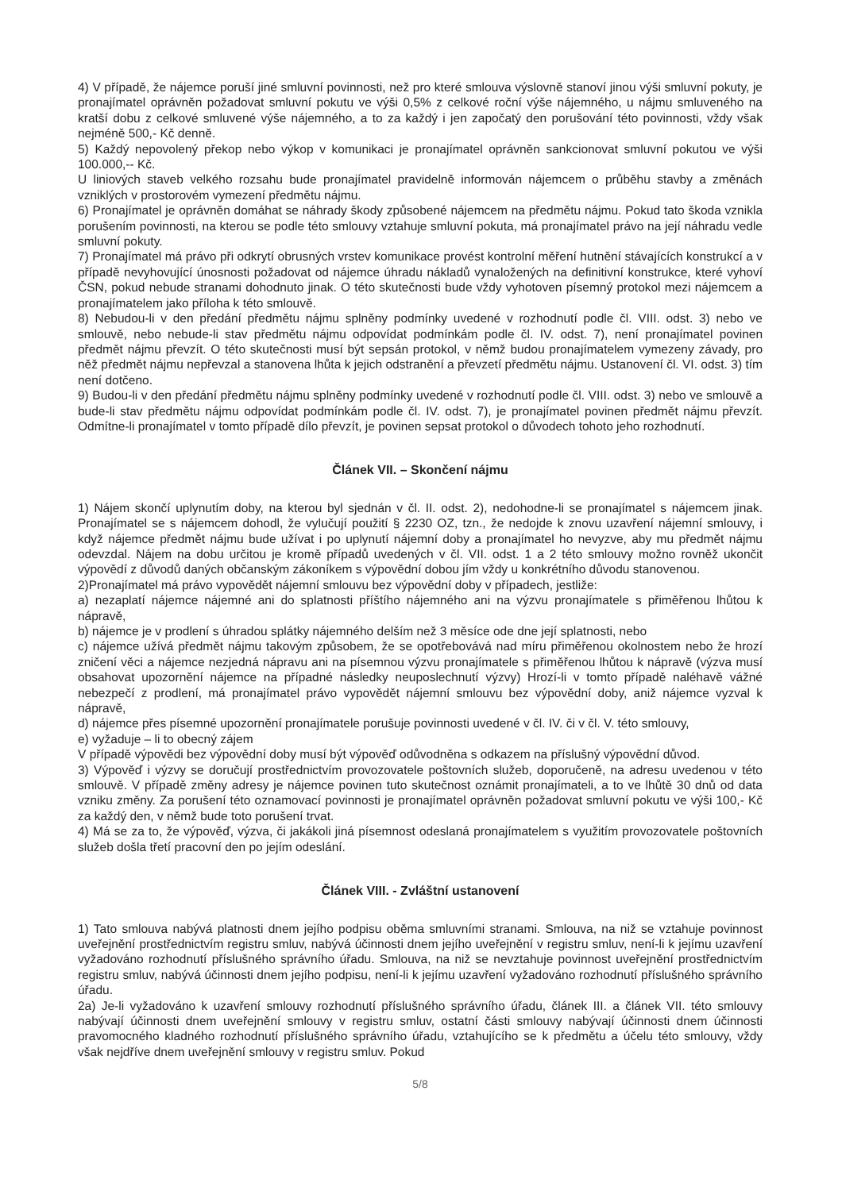4) V případě, že nájemce poruší jiné smluvní povinnosti, než pro které smlouva výslovně stanoví jinou výši smluvní pokuty, je pronajímatel oprávněn požadovat smluvní pokutu ve výši 0,5% z celkové roční výše nájemného, u nájmu smluveného na kratší dobu z celkové smluvené výše nájemného, a to za každý i jen započatý den porušování této povinnosti, vždy však nejméně 500,- Kč denně.
5) Každý nepovolený překop nebo výkop v komunikaci je pronajímatel oprávněn sankcionovat smluvní pokutou ve výši 100.000,-- Kč.
U liniových staveb velkého rozsahu bude pronajímatel pravidelně informován nájemcem o průběhu stavby a změnách vzniklých v prostorovém vymezení předmětu nájmu.
6) Pronajímatel je oprávněn domáhat se náhrady škody způsobené nájemcem na předmětu nájmu. Pokud tato škoda vznikla porušením povinnosti, na kterou se podle této smlouvy vztahuje smluvní pokuta, má pronajímatel právo na její náhradu vedle smluvní pokuty.
7) Pronajímatel má právo při odkrytí obrusných vrstev komunikace provést kontrolní měření hutnění stávajících konstrukcí a v případě nevyhovující únosnosti požadovat od nájemce úhradu nákladů vynaložených na definitivní konstrukce, které vyhoví ČSN, pokud nebude stranami dohodnuto jinak. O této skutečnosti bude vždy vyhotoven písemný protokol mezi nájemcem a pronajímatelem jako příloha k této smlouvě.
8) Nebudou-li v den předání předmětu nájmu splněny podmínky uvedené v rozhodnutí podle čl. VIII. odst. 3) nebo ve smlouvě, nebo nebude-li stav předmětu nájmu odpovídat podmínkám podle čl. IV. odst. 7), není pronajímatel povinen předmět nájmu převzít. O této skutečnosti musí být sepsán protokol, v němž budou pronajímatelem vymezeny závady, pro něž předmět nájmu nepřevzal a stanovena lhůta k jejich odstranění a převzetí předmětu nájmu. Ustanovení čl. VI. odst. 3) tím není dotčeno.
9) Budou-li v den předání předmětu nájmu splněny podmínky uvedené v rozhodnutí podle čl. VIII. odst. 3) nebo ve smlouvě a bude-li stav předmětu nájmu odpovídat podmínkám podle čl. IV. odst. 7), je pronajímatel povinen předmět nájmu převzít. Odmítne-li pronajímatel v tomto případě dílo převzít, je povinen sepsat protokol o důvodech tohoto jeho rozhodnutí.
Článek VII. – Skončení nájmu
1) Nájem skončí uplynutím doby, na kterou byl sjednán v čl. II. odst. 2), nedohodne-li se pronajímatel s nájemcem jinak. Pronajímatel se s nájemcem dohodl, že vylučují použití § 2230 OZ, tzn., že nedojde k znovu uzavření nájemní smlouvy, i když nájemce předmět nájmu bude užívat i po uplynutí nájemní doby a pronajímatel ho nevyzve, aby mu předmět nájmu odevzdal. Nájem na dobu určitou je kromě případů uvedených v čl. VII. odst. 1 a 2 této smlouvy možno rovněž ukončit výpovědí z důvodů daných občanským zákoníkem s výpovědní dobou jím vždy u konkrétního důvodu stanovenou.
2)Pronajímatel má právo vypovědět nájemní smlouvu bez výpovědní doby v případech, jestliže:
a) nezaplatí nájemce nájemné ani do splatnosti příštího nájemného ani na výzvu pronajímatele s přiměřenou lhůtou k nápravě,
b) nájemce je v prodlení s úhradou splátky nájemného delším než 3 měsíce ode dne její splatnosti, nebo
c) nájemce užívá předmět nájmu takovým způsobem, že se opotřebovává nad míru přiměřenou okolnostem nebo že hrozí zničení věci a nájemce nezjedná nápravu ani na písemnou výzvu pronajímatele s přiměřenou lhůtou k nápravě (výzva musí obsahovat upozornění nájemce na případné následky neuposlechnutí výzvy) Hrozí-li v tomto případě naléhavě vážné nebezpečí z prodlení, má pronajímatel právo vypovědět nájemní smlouvu bez výpovědní doby, aniž nájemce vyzval k nápravě,
d) nájemce přes písemné upozornění pronajímatele porušuje povinnosti uvedené v čl. IV. či v čl. V. této smlouvy,
e) vyžaduje – li to obecný zájem
V případě výpovědi bez výpovědní doby musí být výpověď odůvodněna s odkazem na příslušný výpovědní důvod.
3) Výpověď i výzvy se doručují prostřednictvím provozovatele poštovních služeb, doporučeně, na adresu uvedenou v této smlouvě. V případě změny adresy je nájemce povinen tuto skutečnost oznámit pronajímateli, a to ve lhůtě 30 dnů od data vzniku změny. Za porušení této oznamovací povinnosti je pronajímatel oprávněn požadovat smluvní pokutu ve výši 100,- Kč za každý den, v němž bude toto porušení trvat.
4) Má se za to, že výpověď, výzva, či jakákoli jiná písemnost odeslaná pronajímatelem s využitím provozovatele poštovních služeb došla třetí pracovní den po jejím odeslání.
Článek VIII. - Zvláštní ustanovení
1) Tato smlouva nabývá platnosti dnem jejího podpisu oběma smluvními stranami. Smlouva, na niž se vztahuje povinnost uveřejnění prostřednictvím registru smluv, nabývá účinnosti dnem jejího uveřejnění v registru smluv, není-li k jejímu uzavření vyžadováno rozhodnutí příslušného správního úřadu. Smlouva, na niž se nevztahuje povinnost uveřejnění prostřednictvím registru smluv, nabývá účinnosti dnem jejího podpisu, není-li k jejímu uzavření vyžadováno rozhodnutí příslušného správního úřadu.
2a) Je-li vyžadováno k uzavření smlouvy rozhodnutí příslušného správního úřadu, článek III. a článek VII. této smlouvy nabývají účinnosti dnem uveřejnění smlouvy v registru smluv, ostatní části smlouvy nabývají účinnosti dnem účinnosti pravomocného kladného rozhodnutí příslušného správního úřadu, vztahujícího se k předmětu a účelu této smlouvy, vždy však nejdříve dnem uveřejnění smlouvy v registru smluv. Pokud
5/8